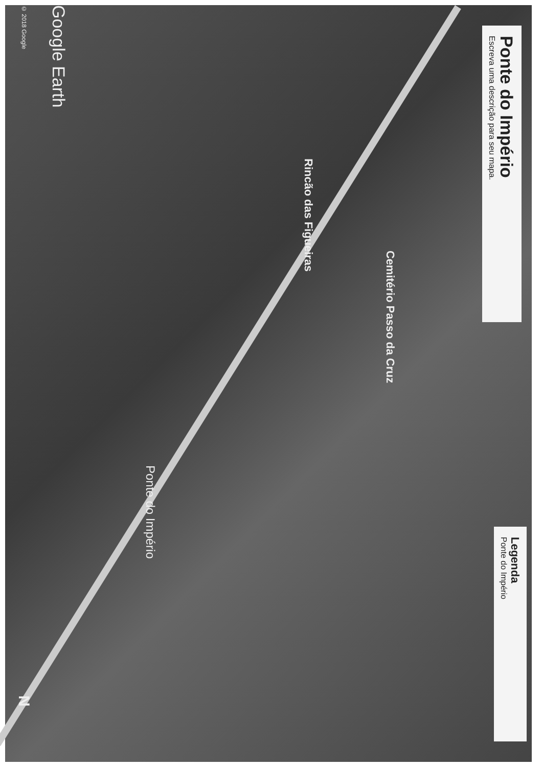Ponte do Império
Escreva uma descrição para seu mapa.
Cemitério Passo da Cruz
Rincão das Figueiras
Ponte do Império
Legenda
Ponte do Império
Google Earth
© 2018 Google
N